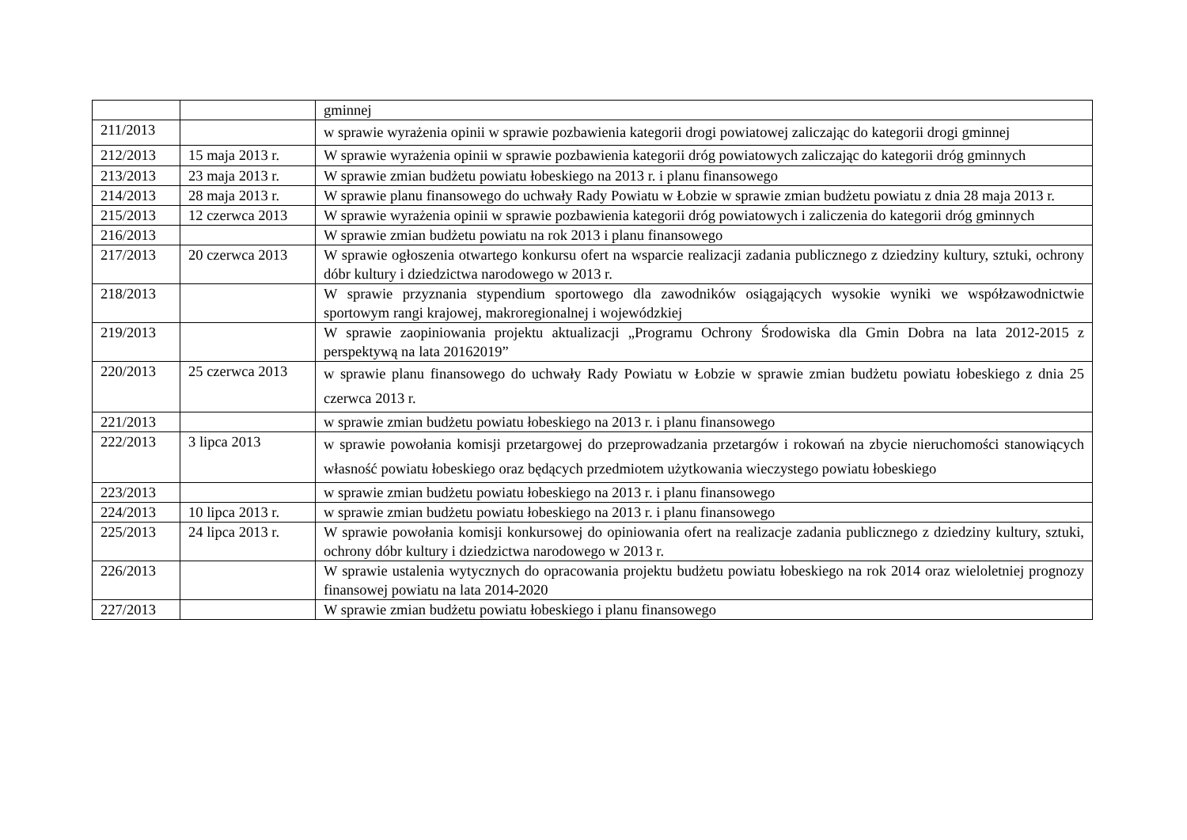| | | gminnej |
| 211/2013 | | w sprawie wyrażenia opinii w sprawie pozbawienia kategorii drogi powiatowej zaliczając do kategorii drogi gminnej |
| 212/2013 | 15 maja 2013 r. | W sprawie wyrażenia opinii w sprawie pozbawienia kategorii dróg powiatowych zaliczając do kategorii dróg gminnych |
| 213/2013 | 23 maja 2013 r. | W sprawie zmian budżetu powiatu łobeskiego na 2013 r. i planu finansowego |
| 214/2013 | 28 maja 2013 r. | W sprawie planu finansowego do uchwały Rady Powiatu w Łobzie w sprawie zmian budżetu powiatu z dnia 28 maja 2013 r. |
| 215/2013 | 12 czerwca 2013 | W sprawie wyrażenia opinii w sprawie pozbawienia kategorii dróg powiatowych i zaliczenia do kategorii dróg gminnych |
| 216/2013 | | W sprawie zmian budżetu powiatu na rok 2013 i planu finansowego |
| 217/2013 | 20 czerwca 2013 | W sprawie ogłoszenia otwartego konkursu ofert na wsparcie realizacji zadania publicznego z dziedziny kultury, sztuki, ochrony dóbr kultury i dziedzictwa narodowego w 2013 r. |
| 218/2013 | | W sprawie przyznania stypendium sportowego dla zawodników osiągających wysokie wyniki we współzawodnictwie sportowym rangi krajowej, makroregionalnej i wojewódzkiej |
| 219/2013 | | W sprawie zaopiniowania projektu aktualizacji „Programu Ochrony Środowiska dla Gmin Dobra na lata 2012-2015 z perspektywą na lata 20162019” |
| 220/2013 | 25 czerwca 2013 | w sprawie planu finansowego do uchwały Rady Powiatu w Łobzie w sprawie zmian budżetu powiatu łobeskiego z dnia 25 czerwca 2013 r. |
| 221/2013 | | w sprawie zmian budżetu powiatu łobeskiego na 2013 r. i planu finansowego |
| 222/2013 | 3 lipca 2013 | w sprawie powołania komisji przetargowej do przeprowadzania przetargów i rokowań na zbycie nieruchomości stanowiących własność powiatu łobeskiego oraz będących przedmiotem użytkowania wieczystego powiatu łobeskiego |
| 223/2013 | | w sprawie zmian budżetu powiatu łobeskiego na 2013 r. i planu finansowego |
| 224/2013 | 10 lipca 2013 r. | w sprawie zmian budżetu powiatu łobeskiego na 2013 r. i planu finansowego |
| 225/2013 | 24 lipca 2013 r. | W sprawie powołania komisji konkursowej do opiniowania ofert na realizacje zadania publicznego z dziedziny kultury, sztuki, ochrony dóbr kultury i dziedzictwa narodowego w 2013 r. |
| 226/2013 | | W sprawie ustalenia wytycznych do opracowania projektu budżetu powiatu łobeskiego na rok 2014 oraz wieloletniej prognozy finansowej powiatu na lata 2014-2020 |
| 227/2013 | | W sprawie zmian budżetu powiatu łobeskiego i planu finansowego |